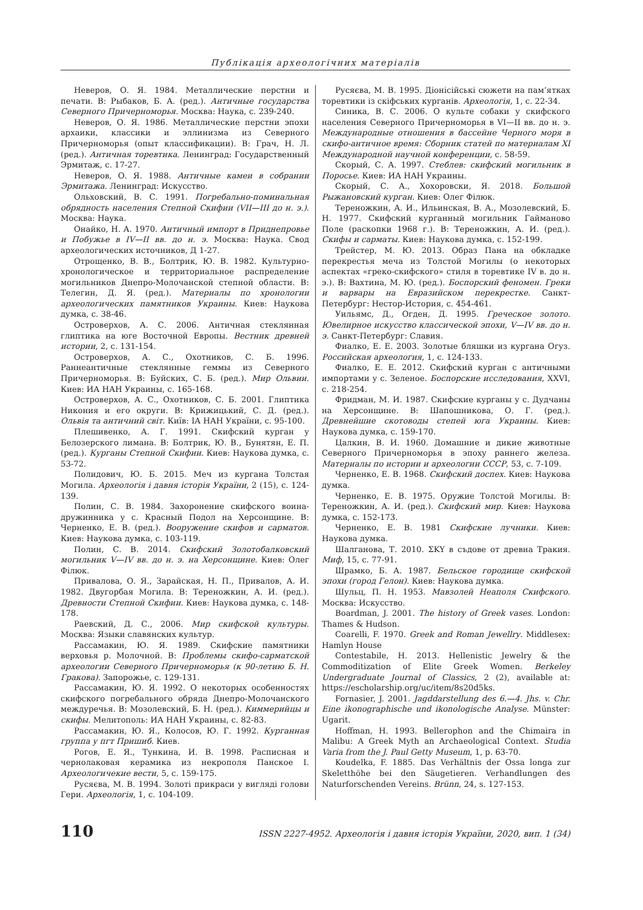Публікація археологічних матеріалів
Неверов, О. Я. 1984. Металлические перстни и печати. В: Рыбаков, Б. А. (ред.). Античные государства Северного Причерноморья. Москва: Наука, с. 239-240.
Неверов, О. Я. 1986. Металлические перстни эпохи архаики, классики и эллинизма из Северного Причерноморья (опыт классификации). В: Грач, Н. Л. (ред.). Античная торевтика. Ленинград: Государственный Эрмитаж, с. 17-27.
Неверов, О. Я. 1988. Античные камеи в собрании Эрмитажа. Ленинград: Искусство.
Ольховский, В. С. 1991. Погребально-поминальная обрядность населения Степной Скифии (VII—III до н. э.). Москва: Наука.
Онайко, Н. А. 1970. Античный импорт в Приднепровье и Побужье в IV—II вв. до н. э. Москва: Наука. Свод археологических источников, Д 1-27.
Отрощенко, В. В., Болтрик, Ю. В. 1982. Культурно-хронологическое и территориальное распределение могильников Днепро-Молочанской степной области. В: Телегин, Д. Я. (ред.). Материалы по хронологии археологических памятников Украины. Киев: Наукова думка, с. 38-46.
Островерхов, А. С. 2006. Античная стеклянная глиптика на юге Восточной Европы. Вестник древней истории, 2, с. 131-154.
Островерхов, А. С., Охотников, С. Б. 1996. Раннеантичные стеклянные геммы из Северного Причерноморья. В: Буйских, С. Б. (ред.). Мир Ольвии. Киев: ИА НАН Украины, с. 165-168.
Островерхов, А. С., Охотников, С. Б. 2001. Глиптика Никония и его округи. В: Крижицький, С. Д. (ред.). Ольвія та античний світ. Київ: ІА НАН України, с. 95-100.
Плешивенко, А. Г. 1991. Скифский курган у Белозерского лимана. В: Болтрик, Ю. В., Бунятян, Е. П. (ред.). Курганы Степной Скифии. Киев: Наукова думка, с. 53-72.
Полидович, Ю. Б. 2015. Меч из кургана Толстая Могила. Археологія і давня історія України, 2 (15), с. 124-139.
Полин, С. В. 1984. Захоронение скифского воина-дружинника у с. Красный Подол на Херсонщине. В: Черненко, Е. В. (ред.). Вооружение скифов и сарматов. Киев: Наукова думка, с. 103-119.
Полин, С. В. 2014. Скифский Золотобалковский могильник V—IV вв. до н. э. на Херсонщине. Киев: Олег Філюк.
Привалова, О. Я., Зарайская, Н. П., Привалов, А. И. 1982. Двугорбая Могила. В: Тереножкин, А. И. (ред.). Древности Степной Скифии. Киев: Наукова думка, с. 148-178.
Раевский, Д. С., 2006. Мир скифской культуры. Москва: Языки славянских культур.
Рассамакин, Ю. Я. 1989. Скифские памятники верховья р. Молочной. В: Проблемы скифо-сарматской археологии Северного Причерноморья (к 90-летию Б. Н. Гракова). Запорожье, с. 129-131.
Рассамакин, Ю. Я. 1992. О некоторых особенностях скифского погребального обряда Днепро-Молочанского междуречья. В: Мозолевский, Б. Н. (ред.). Киммерийцы и скифы. Мелитополь: ИА НАН Украины, с. 82-83.
Рассамакин, Ю. Я., Колосов, Ю. Г. 1992. Курганная группа у пгт Пришиб. Киев.
Рогов, Е. Я., Тункина, И. В. 1998. Расписная и чернолаковая керамика из некрополя Панское I. Археологичекие вести, 5, с. 159-175.
Русяєва, М. В. 1994. Золоті прикраси у вигляді голови Гери. Археологія, 1, с. 104-109.
Русяєва, М. В. 1995. Діонісійські сюжети на пам’ятках торевтики із скіфських курганів. Археологія, 1, с. 22-34.
Синика, В. С. 2006. О культе собаки у скифского населения Северного Причерноморья в VI—II вв. до н. э. Международные отношения в бассейне Черного моря в скифо-античное время: Сборник статей по материалам XI Международной научной конференции, с. 58-59.
Скорый, С. А. 1997. Стеблев: скифский могильник в Поросье. Киев: ИА НАН Украины.
Скорый, С. А., Хохоровски, Я. 2018. Большой Рыжановский курган. Киев: Олег Філюк.
Тереножкин, А. И., Ильинская, В. А., Мозолевский, Б. Н. 1977. Скифский курганный могильник Гайманово Поле (раскопки 1968 г.). В: Тереножкин, А. И. (ред.). Скифы и сарматы. Киев: Наукова думка, с. 152-199.
Трейстер, М. Ю. 2013. Образ Пана на обкладке перекрестья меча из Толстой Могилы (о некоторых аспектах «греко-скифского» стиля в торевтике IV в. до н. э.). В: Вахтина, М. Ю. (ред.). Боспорский феномен. Греки и варвары на Евразийском перекрестке. Санкт-Петербург: Нестор-История, с. 454-461.
Уильямс, Д., Огден, Д. 1995. Греческое золото. Ювелирное искусство классической эпохи, V—IV вв. до н. э. Санкт-Петербург: Славия.
Фиалко, Е. Е. 2003. Золотые бляшки из кургана Огуз. Российская археология, 1, с. 124-133.
Фиалко, Е. Е. 2012. Скифский курган с античными импортами у с. Зеленое. Боспорские исследования, XXVI, с. 218-254.
Фридман, М. И. 1987. Скифские курганы у с. Дудчаны на Херсонщине. В: Шапошникова, О. Г. (ред.). Древнейшие скотоводы степей юга Украины. Киев: Наукова думка, с. 159-170.
Цалкин, В. И. 1960. Домашние и дикие животные Северного Причерноморья в эпоху раннего железа. Материалы по истории и археологии СССР, 53, с. 7-109.
Черненко, Е. В. 1968. Скифский доспех. Киев: Наукова думка.
Черненко, Е. В. 1975. Оружие Толстой Могилы. В: Тереножкин, А. И. (ред.). Скифский мир. Киев: Наукова думка, с. 152-173.
Черненко, Е. В. 1981 Скифские лучники. Киев: Наукова думка.
Шалганова, Т. 2010. ΣKY в съдове от древна Тракия. Миф, 15, с. 77-91.
Шрамко, Б. А. 1987. Бельское городище скифской эпохи (город Гелон). Киев: Наукова думка.
Шульц, П. Н. 1953. Мавзолей Неаполя Скифского. Москва: Искусство.
Boardman, J. 2001. The history of Greek vases. London: Thames & Hudson.
Coarelli, F. 1970. Greek and Roman Jewellry. Middlesex: Hamlyn House
Contestabile, H. 2013. Hellenistic Jewelry & the Commoditization of Elite Greek Women. Berkeley Undergraduate Journal of Classics, 2 (2), available at: https://escholarship.org/uc/item/8s20d5ks.
Fornasier, J. 2001. Jagddarstellung des 6.—4. Jhs. v. Chr. Eine ikonographische und ikonologische Analyse. Münster: Ugarit.
Hoffman, H. 1993. Bellerophon and the Chimaira in Malibu: A Greek Myth an Archaeological Context. Studia Varia from the J. Paul Getty Museum, 1, p. 63-70.
Koudelka, F. 1885. Das Verhältnis der Ossa longa zur Skeletthöhe bei den Säugetieren. Verhandlungen des Naturforschenden Vereins. Brünn, 24, s. 127-153.
110 ISSN 2227-4952. Археологія і давня історія України, 2020, вип. 1 (34)